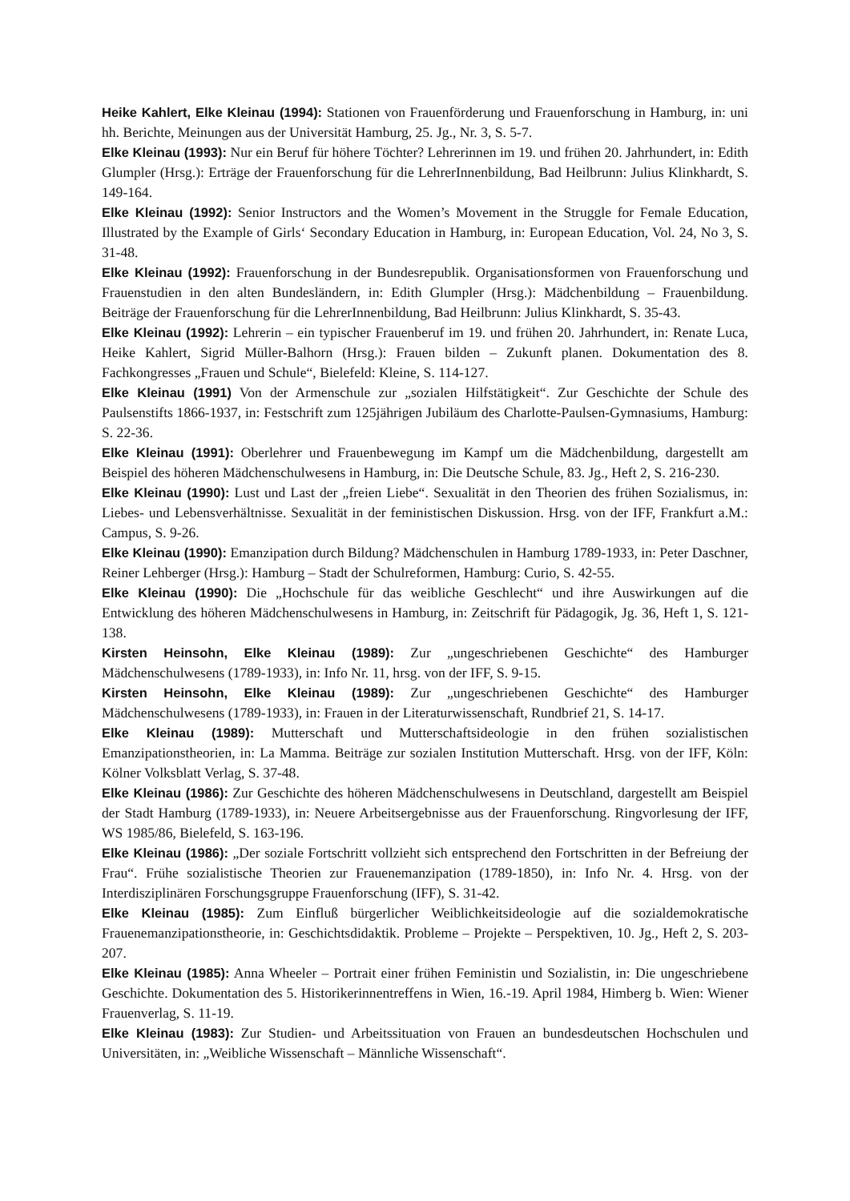Heike Kahlert, Elke Kleinau (1994): Stationen von Frauenförderung und Frauenforschung in Hamburg, in: uni hh. Berichte, Meinungen aus der Universität Hamburg, 25. Jg., Nr. 3, S. 5-7.
Elke Kleinau (1993): Nur ein Beruf für höhere Töchter? Lehrerinnen im 19. und frühen 20. Jahrhundert, in: Edith Glumpler (Hrsg.): Erträge der Frauenforschung für die LehrerInnenbildung, Bad Heilbrunn: Julius Klinkhardt, S. 149-164.
Elke Kleinau (1992): Senior Instructors and the Women’s Movement in the Struggle for Female Education, Illustrated by the Example of Girls‘ Secondary Education in Hamburg, in: European Education, Vol. 24, No 3, S. 31-48.
Elke Kleinau (1992): Frauenforschung in der Bundesrepublik. Organisationsformen von Frauenforschung und Frauenstudien in den alten Bundesländern, in: Edith Glumpler (Hrsg.): Mädchenbildung – Frauenbildung. Beiträge der Frauenforschung für die LehrerInnenbildung, Bad Heilbrunn: Julius Klinkhardt, S. 35-43.
Elke Kleinau (1992): Lehrerin – ein typischer Frauenberuf im 19. und frühen 20. Jahrhundert, in: Renate Luca, Heike Kahlert, Sigrid Müller-Balhorn (Hrsg.): Frauen bilden – Zukunft planen. Dokumentation des 8. Fachkongresses „Frauen und Schule“, Bielefeld: Kleine, S. 114-127.
Elke Kleinau (1991) Von der Armenschule zur „sozialen Hilfstätigkeit“. Zur Geschichte der Schule des Paulsenstifts 1866-1937, in: Festschrift zum 125jährigen Jubiläum des Charlotte-Paulsen-Gymnasiums, Hamburg: S. 22-36.
Elke Kleinau (1991): Oberlehrer und Frauenbewegung im Kampf um die Mädchenbildung, dargestellt am Beispiel des höheren Mädchenschulwesens in Hamburg, in: Die Deutsche Schule, 83. Jg., Heft 2, S. 216-230.
Elke Kleinau (1990): Lust und Last der „freien Liebe“. Sexualität in den Theorien des frühen Sozialismus, in: Liebes- und Lebensverhältnisse. Sexualität in der feministischen Diskussion. Hrsg. von der IFF, Frankfurt a.M.: Campus, S. 9-26.
Elke Kleinau (1990): Emanzipation durch Bildung? Mädchenschulen in Hamburg 1789-1933, in: Peter Daschner, Reiner Lehberger (Hrsg.): Hamburg – Stadt der Schulreformen, Hamburg: Curio, S. 42-55.
Elke Kleinau (1990): Die „Hochschule für das weibliche Geschlecht“ und ihre Auswirkungen auf die Entwicklung des höheren Mädchenschulwesens in Hamburg, in: Zeitschrift für Pädagogik, Jg. 36, Heft 1, S. 121-138.
Kirsten Heinsohn, Elke Kleinau (1989): Zur „ungeschriebenen Geschichte“ des Hamburger Mädchenschulwesens (1789-1933), in: Info Nr. 11, hrsg. von der IFF, S. 9-15.
Kirsten Heinsohn, Elke Kleinau (1989): Zur „ungeschriebenen Geschichte“ des Hamburger Mädchenschulwesens (1789-1933), in: Frauen in der Literaturwissenschaft, Rundbrief 21, S. 14-17.
Elke Kleinau (1989): Mutterschaft und Mutterschaftsideologie in den frühen sozialistischen Emanzipationstheorien, in: La Mamma. Beiträge zur sozialen Institution Mutterschaft. Hrsg. von der IFF, Köln: Kölner Volksblatt Verlag, S. 37-48.
Elke Kleinau (1986): Zur Geschichte des höheren Mädchenschulwesens in Deutschland, dargestellt am Beispiel der Stadt Hamburg (1789-1933), in: Neuere Arbeitsergebnisse aus der Frauenforschung. Ringvorlesung der IFF, WS 1985/86, Bielefeld, S. 163-196.
Elke Kleinau (1986): „Der soziale Fortschritt vollzieht sich entsprechend den Fortschritten in der Befreiung der Frau“. Frühe sozialistische Theorien zur Frauenemanzipation (1789-1850), in: Info Nr. 4. Hrsg. von der Interdisziplinären Forschungsgruppe Frauenforschung (IFF), S. 31-42.
Elke Kleinau (1985): Zum Einfluß bürgerlicher Weiblichkeitsideologie auf die sozialdemokratische Frauenemanzipationstheorie, in: Geschichtsdidaktik. Probleme – Projekte – Perspektiven, 10. Jg., Heft 2, S. 203-207.
Elke Kleinau (1985): Anna Wheeler – Portrait einer frühen Feministin und Sozialistin, in: Die ungeschriebene Geschichte. Dokumentation des 5. Historikerinnentreffens in Wien, 16.-19. April 1984, Himberg b. Wien: Wiener Frauenverlag, S. 11-19.
Elke Kleinau (1983): Zur Studien- und Arbeitssituation von Frauen an bundesdeutschen Hochschulen und Universitäten, in: „Weibliche Wissenschaft – Männliche Wissenschaft“.